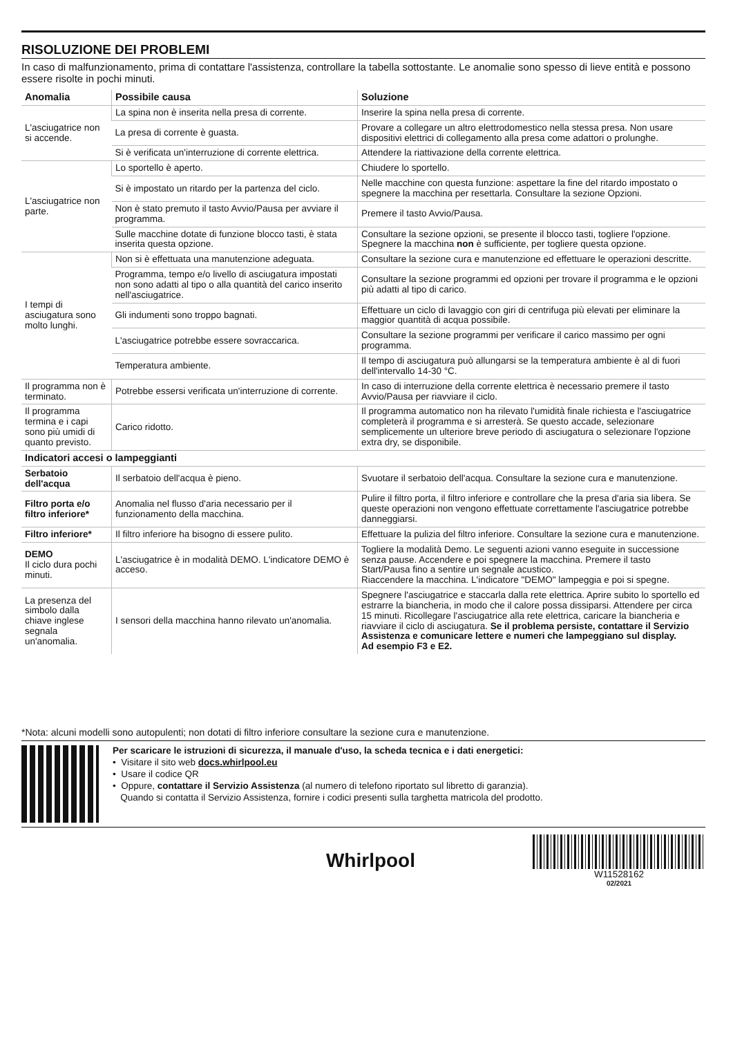RISOLUZIONE DEI PROBLEMI
In caso di malfunzionamento, prima di contattare l'assistenza, controllare la tabella sottostante. Le anomalie sono spesso di lieve entità e possono essere risolte in pochi minuti.
| Anomalia | Possibile causa | Soluzione |
| --- | --- | --- |
| L'asciugatrice non si accende. | La spina non è inserita nella presa di corrente. | Inserire la spina nella presa di corrente. |
| | La presa di corrente è guasta. | Provare a collegare un altro elettrodomestico nella stessa presa. Non usare dispositivi elettrici di collegamento alla presa come adattori o prolunghe. |
| | Si è verificata un'interruzione di corrente elettrica. | Attendere la riattivazione della corrente elettrica. |
| L'asciugatrice non parte. | Lo sportello è aperto. | Chiudere lo sportello. |
| | Si è impostato un ritardo per la partenza del ciclo. | Nelle macchine con questa funzione: aspettare la fine del ritardo impostato o spegnere la macchina per resettarla. Consultare la sezione Opzioni. |
| | Non è stato premuto il tasto Avvio/Pausa per avviare il programma. | Premere il tasto Avvio/Pausa. |
| | Sulle macchine dotate di funzione blocco tasti, è stata inserita questa opzione. | Consultare la sezione opzioni, se presente il blocco tasti, togliere l'opzione. Spegnere la macchina non è sufficiente, per togliere questa opzione. |
| I tempi di asciugatura sono molto lunghi. | Non si è effettuata una manutenzione adeguata. | Consultare la sezione cura e manutenzione ed effettuare le operazioni descritte. |
| | Programma, tempo e/o livello di asciugatura impostati non sono adatti al tipo o alla quantità del carico inserito nell'asciugatrice. | Consultare la sezione programmi ed opzioni per trovare il programma e le opzioni più adatti al tipo di carico. |
| | Gli indumenti sono troppo bagnati. | Effettuare un ciclo di lavaggio con giri di centrifuga più elevati per eliminare la maggior quantità di acqua possibile. |
| | L'asciugatrice potrebbe essere sovraccarica. | Consultare la sezione programmi per verificare il carico massimo per ogni programma. |
| | Temperatura ambiente. | Il tempo di asciugatura può allungarsi se la temperatura ambiente è al di fuori dell'intervallo 14-30 °C. |
| Il programma non è terminato. | Potrebbe essersi verificata un'interruzione di corrente. | In caso di interruzione della corrente elettrica è necessario premere il tasto Avvio/Pausa per riavviare il ciclo. |
| Il programma termina e i capi sono più umidi di quanto previsto. | Carico ridotto. | Il programma automatico non ha rilevato l'umidità finale richiesta e l'asciugatrice completerà il programma e si arresterà. Se questo accade, selezionare semplicemente un ulteriore breve periodo di asciugatura o selezionare l'opzione extra dry, se disponibile. |
| Indicatori accesi o lampeggianti | | |
| Serbatoio dell'acqua | Il serbatoio dell'acqua è pieno. | Svuotare il serbatoio dell'acqua. Consultare la sezione cura e manutenzione. |
| Filtro porta e/o filtro inferiore* | Anomalia nel flusso d'aria necessario per il funzionamento della macchina. | Pulire il filtro porta, il filtro inferiore e controllare che la presa d'aria sia libera. Se queste operazioni non vengono effettuate correttamente l'asciugatrice potrebbe danneggiarsi. |
| Filtro inferiore* | Il filtro inferiore ha bisogno di essere pulito. | Effettuare la pulizia del filtro inferiore. Consultare la sezione cura e manutenzione. |
| DEMO Il ciclo dura pochi minuti. | L'asciugatrice è in modalità DEMO. L'indicatore DEMO è acceso. | Togliere la modalità Demo. Le seguenti azioni vanno eseguite in successione senza pause. Accendere e poi spegnere la macchina. Premere il tasto Start/Pausa fino a sentire un segnale acustico. Riaccendere la macchina. L'indicatore "DEMO" lampeggia e poi si spegne. |
| La presenza del simbolo dalla chiave inglese segnala un'anomalia. | I sensori della macchina hanno rilevato un'anomalia. | Spegnere l'asciugatrice e staccarla dalla rete elettrica. Aprire subito lo sportello ed estrarre la biancheria, in modo che il calore possa dissiparsi. Attendere per circa 15 minuti. Ricollegare l'asciugatrice alla rete elettrica, caricare la biancheria e riavviare il ciclo di asciugatura. Se il problema persiste, contattare il Servizio Assistenza e comunicare lettere e numeri che lampeggiano sul display. Ad esempio F3 e E2. |
*Nota: alcuni modelli sono autopulenti; non dotati di filtro inferiore consultare la sezione cura e manutenzione.
Per scaricare le istruzioni di sicurezza, il manuale d'uso, la scheda tecnica e i dati energetici:
• Visitare il sito web docs.whirlpool.eu
• Usare il codice QR
• Oppure, contattare il Servizio Assistenza (al numero di telefono riportato sul libretto di garanzia).
Quando si contatta il Servizio Assistenza, fornire i codici presenti sulla targhetta matricola del prodotto.
Whirlpool
W11528162
02/2021